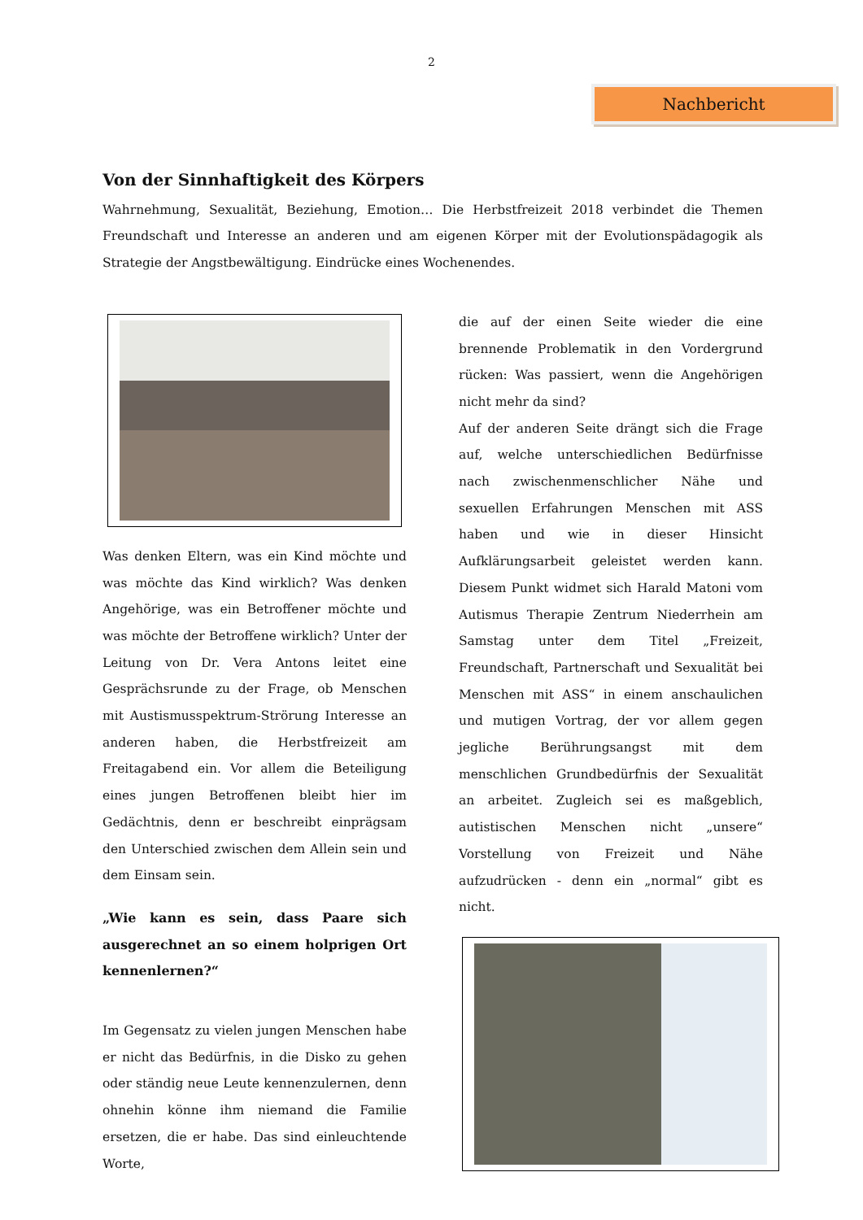2
Nachbericht
Von der Sinnhaftigkeit des Körpers
Wahrnehmung, Sexualität, Beziehung, Emotion… Die Herbstfreizeit 2018 verbindet die Themen Freundschaft und Interesse an anderen und am eigenen Körper mit der Evolutionspädagogik als Strategie der Angstbewältigung. Eindrücke eines Wochenendes.
Was denken Eltern, was ein Kind möchte und was möchte das Kind wirklich? Was denken Angehörige, was ein Betroffener möchte und was möchte der Betroffene wirklich? Unter der Leitung von Dr. Vera Antons leitet eine Gesprächsrunde zu der Frage, ob Menschen mit Austismusspektrum-Strörung Interesse an anderen haben, die Herbstfreizeit am Freitagabend ein. Vor allem die Beteiligung eines jungen Betroffenen bleibt hier im Gedächtnis, denn er beschreibt einprägsam den Unterschied zwischen dem Allein sein und dem Einsam sein.
„Wie kann es sein, dass Paare sich ausgerechnet an so einem holprigen Ort kennenlernen?“
Im Gegensatz zu vielen jungen Menschen habe er nicht das Bedürfnis, in die Disko zu gehen oder ständig neue Leute kennenzulernen, denn ohnehin könne ihm niemand die Familie ersetzen, die er habe. Das sind einleuchtende Worte,
die auf der einen Seite wieder die eine brennende Problematik in den Vordergrund rücken: Was passiert, wenn die Angehörigen nicht mehr da sind?
Auf der anderen Seite drängt sich die Frage auf, welche unterschiedlichen Bedürfnisse nach zwischenmenschlicher Nähe und sexuellen Erfahrungen Menschen mit ASS haben und wie in dieser Hinsicht Aufklärungsarbeit geleistet werden kann. Diesem Punkt widmet sich Harald Matoni vom Autismus Therapie Zentrum Niederrhein am Samstag unter dem Titel „Freizeit, Freundschaft, Partnerschaft und Sexualität bei Menschen mit ASS“ in einem anschaulichen und mutigen Vortrag, der vor allem gegen jegliche Berührungsangst mit dem menschlichen Grundbedürfnis der Sexualität an arbeitet. Zugleich sei es maßgeblich, autistischen Menschen nicht „unsere“ Vorstellung von Freizeit und Nähe aufzudrücken - denn ein „normal“ gibt es nicht.